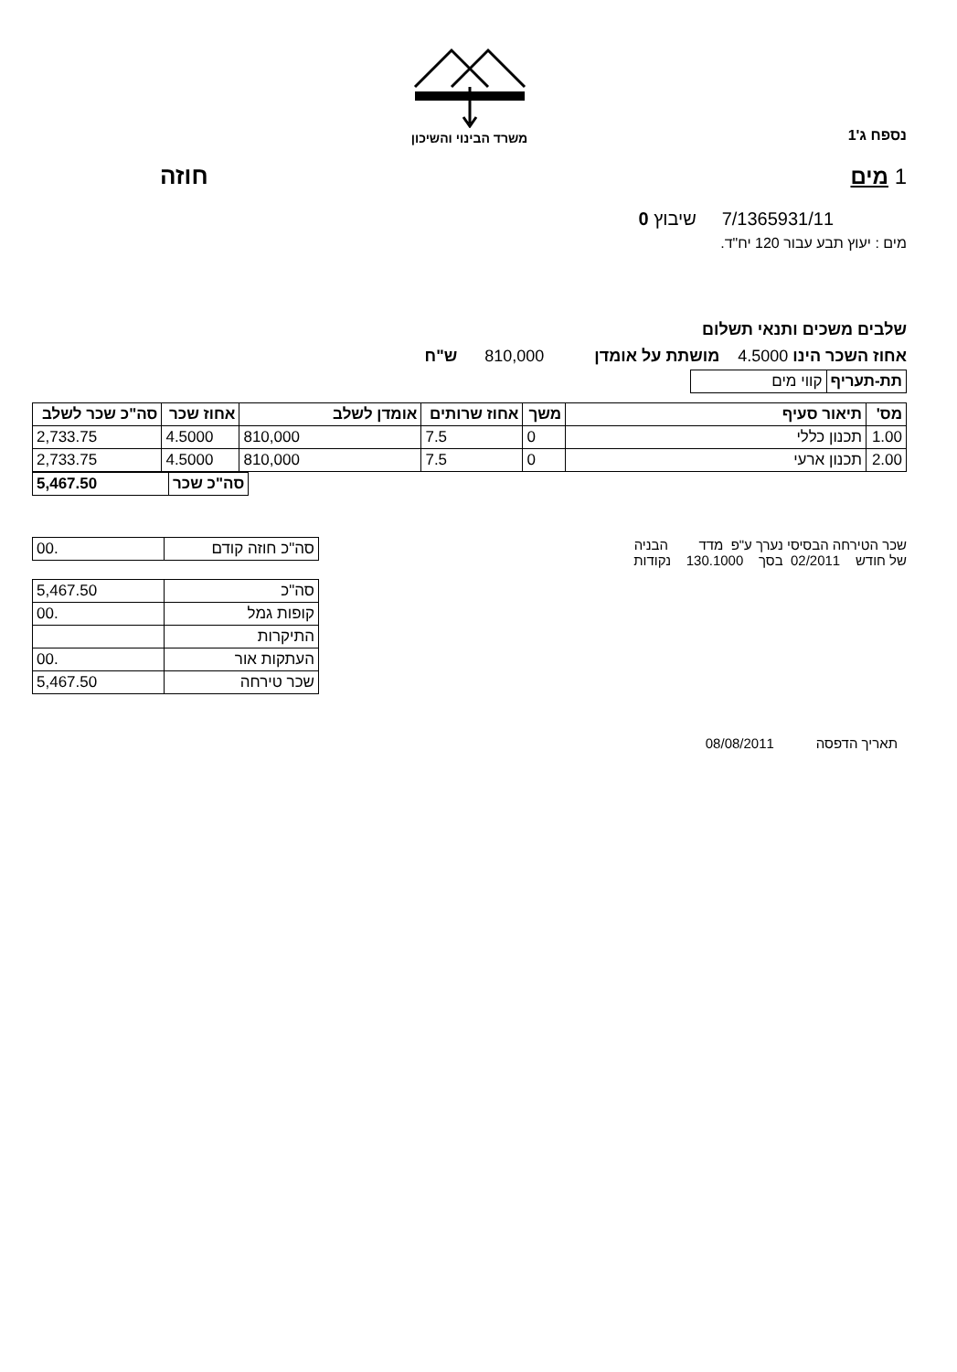משרד הבינוי והשיכון
נספח ג'1
1 מים חוזה
7/1365931/11 שיבוץ 0
מים : יעוץ תבע עבור 120 יח"ד.
שלבים משכים ותנאי תשלום
אחוז השכר הינו 4.5000 מושתת על אומדן 810,000 ש"ח
| תת-תעריף | קווי מים |
| מס' | תיאור סעיף | משך | אחוז שרותים | אומדן לשלב | אחוז שכר | סה"כ שכר לשלב |
| --- | --- | --- | --- | --- | --- | --- |
| 1.00 | תכנון כללי | 0 | 7.5 | 810,000 | 4.5000 | 2,733.75 |
| 2.00 | תכנון ארעי | 0 | 7.5 | 810,000 | 4.5000 | 2,733.75 |
| סה"כ שכר | 5,467.50 |
שכר הטירחה הבסיסי נערך ע"פ מדד הבניה
של חודש 02/2011 בסך 130.1000 נקודות
| סה"כ חוזה קודם | .00 |
| סה"כ | 5,467.50 |
| קופות גמל | .00 |
| התיקרות | |
| העתקות אור | .00 |
| שכר טירחה | 5,467.50 |
תאריך הדפסה 08/08/2011